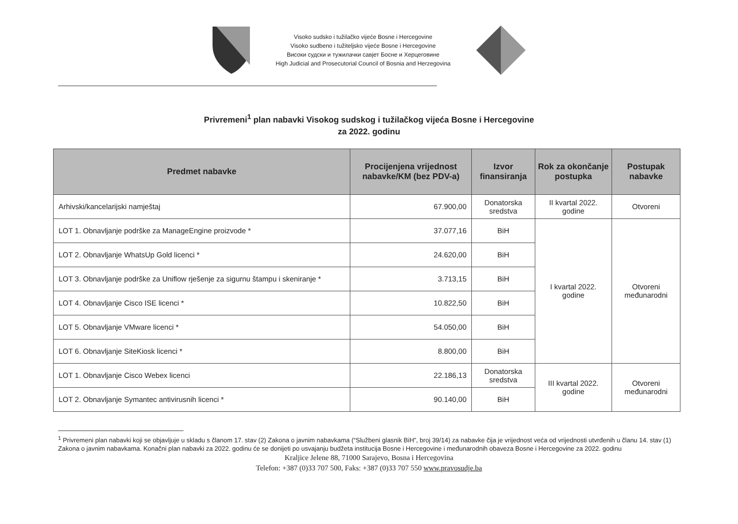Visoko sudsko i tužilačko vijeće Bosne i Hercegovine
Visoko sudbeno i tužiteljsko vijeće Bosne i Hercegovine
Високи судски и тужилачки савјет Босне и Херцеговине
High Judicial and Prosecutorial Council of Bosnia and Herzegovina
Privremeni<sup>1</sup> plan nabavki Visokog sudskog i tužilačkog vijeća Bosne i Hercegovine
za 2022. godinu
| Predmet nabavke | Procijenjena vrijednost nabavke/KM (bez PDV-a) | Izvor finansiranja | Rok za okončanje postupka | Postupak nabavke |
| --- | --- | --- | --- | --- |
| Arhivski/kancelarijski namještaj | 67.900,00 | Donatorska sredstva | II kvartal 2022. godine | Otvoreni |
| LOT 1. Obnavljanje podrške za ManageEngine proizvode * | 37.077,16 | BiH | I kvartal 2022. godine | Otvoreni međunarodni |
| LOT 2. Obnavljanje WhatsUp Gold licenci * | 24.620,00 | BiH | | |
| LOT 3. Obnavljanje podrške za Uniflow rješenje za sigurnu štampu i skeniranje * | 3.713,15 | BiH | | |
| LOT 4. Obnavljanje Cisco ISE licenci * | 10.822,50 | BiH | | |
| LOT 5. Obnavljanje VMware licenci * | 54.050,00 | BiH | | |
| LOT 6. Obnavljanje SiteKiosk licenci * | 8.800,00 | BiH | | |
| LOT 1. Obnavljanje Cisco Webex licenci | 22.186,13 | Donatorska sredstva | III kvartal 2022. godine | Otvoreni međunarodni |
| LOT 2. Obnavljanje Symantec antivirusnih licenci * | 90.140,00 | BiH | | |
<sup>1</sup> Privremeni plan nabavki koji se objavljuje u skladu s članom 17. stav (2) Zakona o javnim nabavkama (“Službeni glasnik BiH”, broj 39/14) za nabavke čija je vrijednost veća od vrijednosti utvrđenih u članu 14. stav (1) Zakona o javnim nabavkama. Konačni plan nabavki za 2022. godinu će se donijeti po usvajanju budžeta institucija Bosne i Hercegovine i međunarodnih obaveza Bosne i Hercegovine za 2022. godinu
Kraljice Jelene 88, 71000 Sarajevo, Bosna i Hercegovina
Telefon: +387 (0)33 707 500, Faks: +387 (0)33 707 550 www.pravosudje.ba